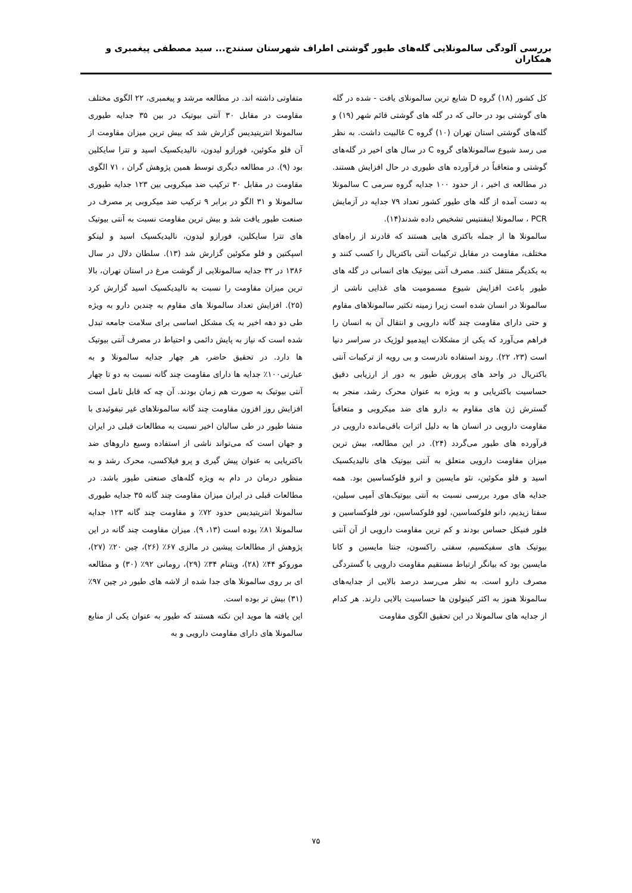بررسی آلودگی سالمونلایی گله‌های طیور گوشتی اطراف شهرستان سنندج... سید مصطفی پیغمبری و همکاران
کل کشور (۱۸) گروه D شایع ترین سالمونلای یافت - شده در گله های گوشتی بود در حالی که در گله های گوشتی قائم شهر (۱۹) و گله‌های گوشتی استان تهران (۱۰) گروه C غالبیت داشت. به نظر می رسد شیوع سالمونلاهای گروه C در سال های اخیر در گله‌های گوشتی و متعاقباً در فرآورده های طیوری در حال افزایش هستند. در مطالعه ی اخیر ، از حدود ۱۰۰ جدایه گروه سرمی C سالمونلا به دست آمده از گله های طیور کشور تعداد ۷۹ جدایه در آزمایش PCR ، سالمونلا اینفنتیس تشخیص داده شدند(۱۴).
سالمونلا ها از جمله باکتری هایی هستند که قادرند از راه‌های مختلف، مقاومت در مقابل ترکیبات آنتی باکتریال را کسب کنند و به یکدیگر منتقل کنند. مصرف آنتی بیوتیک های انسانی در گله های طیور باعث افزایش شیوع مسمومیت های غذایی ناشی از سالمونلا در انسان شده است زیرا زمینه تکثیر سالمونلاهای مقاوم و حتی دارای مقاومت چند گانه دارویی و انتقال آن به انسان را فراهم می‌آورد که یکی از مشکلات اپیدمیو لوژیک در سراسر دنیا است (۲۳، ۲۲). روند استفاده نادرست و بی رویه از ترکیبات آنتی باکتریال در واحد های پرورش طیور به دور از ارزیابی دقیق حساسیت باکتریایی و به ویژه به عنوان محرک رشد، منجر به گسترش ژن های مقاوم به دارو های ضد میکروبی و متعاقباً مقاومت دارویی در انسان ها به دلیل اثرات باقی‌مانده دارویی در فرآورده های طیور می‌گردد (۲۴). در این مطالعه، بیش ترین میزان مقاومت دارویی متعلق به آنتی بیوتیک های نالیدیکسیک اسید و فلو مکوئین، نئو مایسین و انرو فلوکساسین بود. همه جدایه های مورد بررسی نسبت به آنتی بیوتیک‌های آمپی سیلین، سفتا زیدیم، دانو فلوکساسین، لوو فلوکساسین، نور فلوکساسین و فلور فنیکل حساس بودند و کم ترین مقاومت دارویی از آن آنتی بیوتیک های سفیکسیم، سفتی راکسون، جنتا مایسین و کانا مایسین بود که بیانگر ارتباط مستقیم مقاومت دارویی با گستردگی مصرف دارو است. به نظر می‌رسد درصد بالایی از جدایه‌های سالمونلا هنوز به اکثر کینولون ها حساسیت بالایی دارند. هر کدام از جدایه های سالمونلا در این تحقیق الگوی مقاومت
متفاوتی داشته اند. در مطالعه مرشد و پیغمبری، ۲۲ الگوی مختلف مقاومت در مقابل ۳۰ آنتی بیوتیک در بین ۳۵ جدایه طیوری سالمونلا انتریتیدیس گزارش شد که بیش ترین میزان مقاومت از آن فلو مکوئین، فورازو لیدون، نالیدیکسیک اسید و تترا سایکلین بود (۹). در مطالعه دیگری توسط همین پژوهش گران ، ۷۱ الگوی مقاومت در مقابل ۳۰ ترکیب ضد میکروبی بین ۱۲۳ جدایه طیوری سالمونلا و ۳۱ الگو در برابر ۹ ترکیب ضد میکروبی پر مصرف در صنعت طیور یافت شد و بیش ترین مقاومت نسبت به آنتی بیوتیک های تترا سایکلین، فورازو لیدون، نالیدیکسیک اسید و لینکو اسپکتین و فلو مکوئین گزارش شد (۱۳). سلطان دلال در سال ۱۳۸۶ در ۳۲ جدایه سالمونلایی از گوشت مرغ در استان تهران، بالا ترین میزان مقاومت را نسبت به نالیدیکسیک اسید گزارش کرد (۲۵). افزایش تعداد سالمونلا های مقاوم به چندین دارو به ویژه طی دو دهه اخیر به یک مشکل اساسی برای سلامت جامعه تبدل شده است که نیاز به پایش دائمی و احتیاط در مصرف آنتی بیوتیک ها دارد. در تحقیق حاضر، هر چهار جدایه سالمونلا و به عبارتی۱۰۰٪ جدایه ها دارای مقاومت چند گانه نسبت به دو تا چهار آنتی بیوتیک به صورت هم زمان بودند. آن چه که قابل تامل است افزایش روز افزون مقاومت چند گانه سالمونلاهای غیر تیفوئیدی با منشا طیور در طی سالیان اخیر نسبت به مطالعات قبلی در ایران و جهان است که می‌تواند ناشی از استفاده وسیع داروهای ضد باکتریایی به عنوان پیش گیری و پرو فیلاکسی، محرک رشد و به منظور درمان در دام به ویژه گله‌های صنعتی طیور باشد. در مطالعات قبلی در ایران میزان مقاومت چند گانه ۳۵ جدایه طیوری سالمونلا انتریتیدیس حدود ۷۲٪ و مقاومت چند گانه ۱۲۳ جدایه سالمونلا ۸۱٪ بوده است (۱۳، ۹). میزان مقاومت چند گانه در این پژوهش از مطالعات پیشین در مالزی ۶۷٪ (۲۶)، چین ۲۰٪ (۲۷)، موروکو ۴۴٪ (۲۸)، ویتنام ۳۴٪ (۲۹)، رومانی ۹۲٪ (۳۰) و مطالعه ای بر روی سالمونلا های جدا شده از لاشه های طیور در چین ۹۷٪ (۳۱) بیش تر بوده است.
این یافته ها موید این نکته هستند که طیور به عنوان یکی از منابع سالمونلا های دارای مقاومت دارویی و به
۷۵